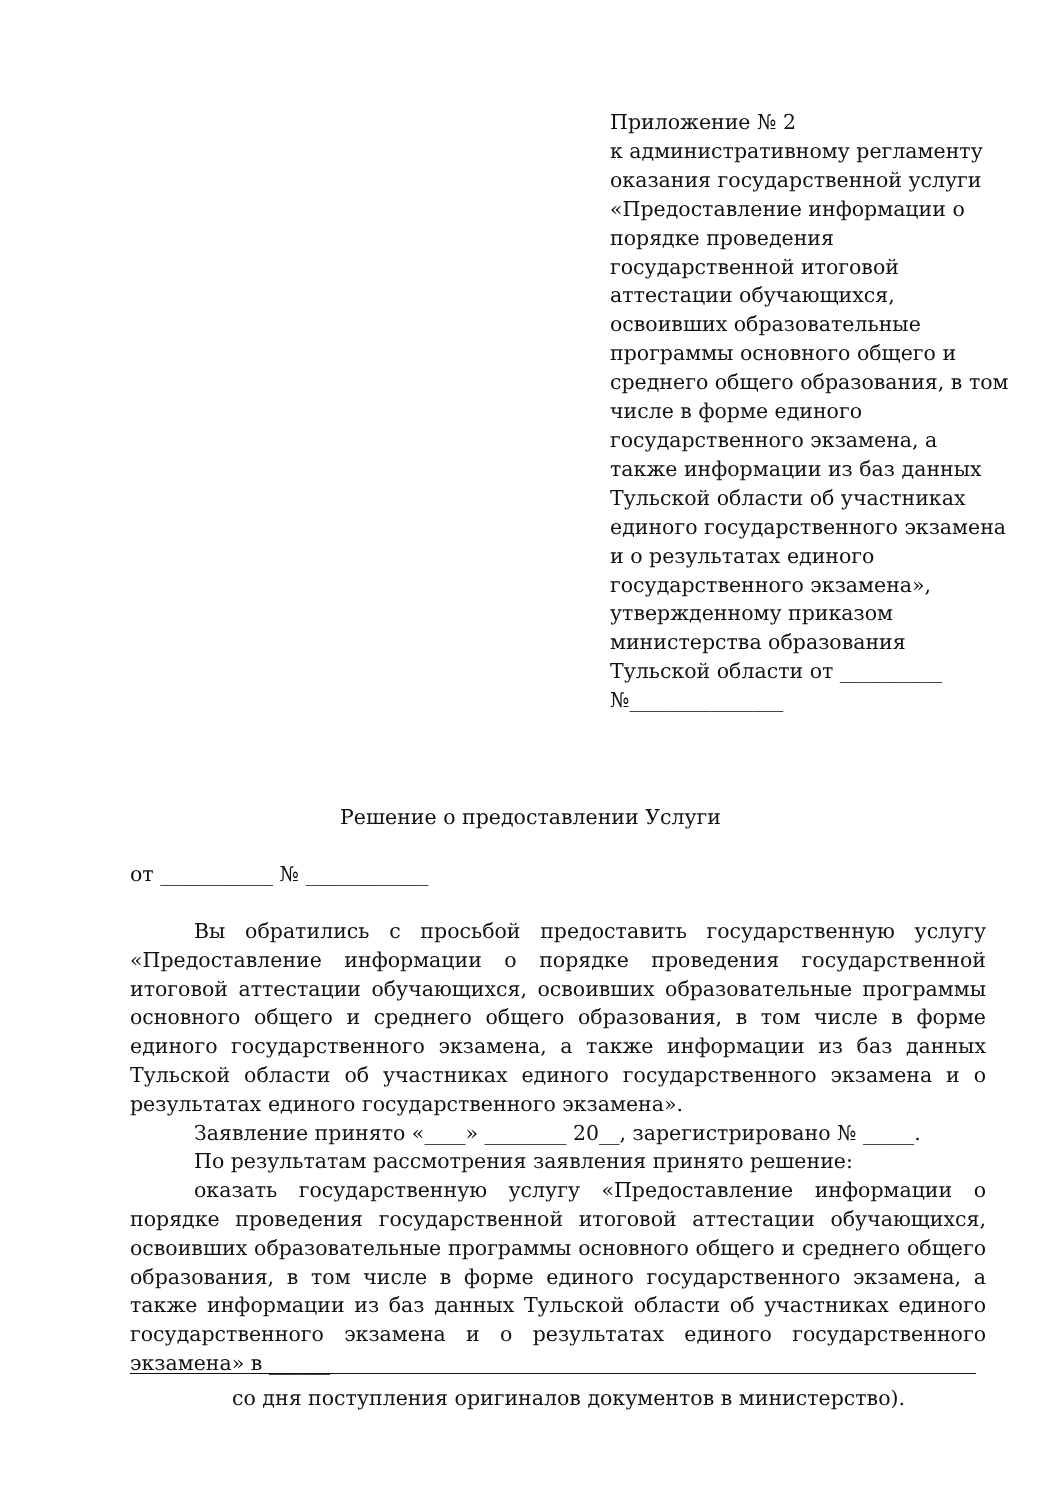Приложение № 2
к административному регламенту оказания государственной услуги «Предоставление информации о порядке проведения государственной итоговой аттестации обучающихся, освоивших образовательные программы основного общего и среднего общего образования, в том числе в форме единого государственного экзамена, а также информации из баз данных Тульской области об участниках единого государственного экзамена и о результатах единого государственного экзамена», утвержденному приказом министерства образования Тульской области от __________
№_______________
Решение о предоставлении Услуги
от ___________ № ____________
Вы обратились с просьбой предоставить государственную услугу «Предоставление информации о порядке проведения государственной итоговой аттестации обучающихся, освоивших образовательные программы основного общего и среднего общего образования, в том числе в форме единого государственного экзамена, а также информации из баз данных Тульской области об участниках единого государственного экзамена и о результатах единого государственного экзамена».
Заявление принято «____» ________ 20__, зарегистрировано № _____.
По результатам рассмотрения заявления принято решение:
оказать государственную услугу «Предоставление информации о порядке проведения государственной итоговой аттестации обучающихся, освоивших образовательные программы основного общего и среднего общего образования, в том числе в форме единого государственного экзамена, а также информации из баз данных Тульской области об участниках единого государственного экзамена и о результатах единого государственного экзамена» в ______
со дня поступления оригиналов документов в министерство).